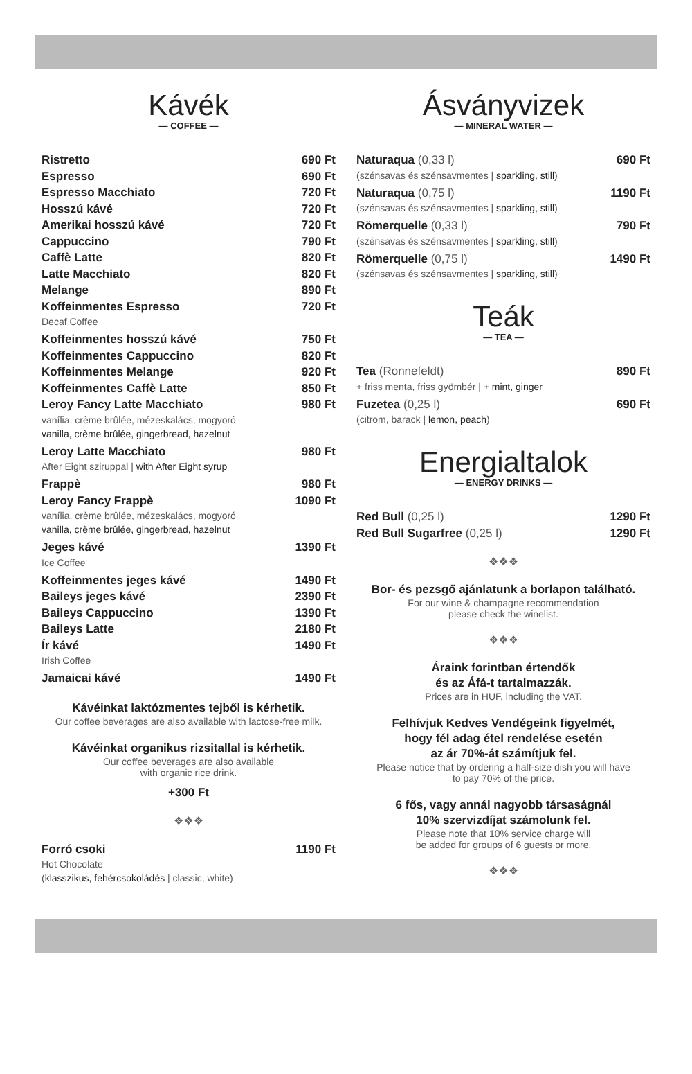Kávék
— COFFEE —
Ristretto 690 Ft
Espresso 690 Ft
Espresso Macchiato 720 Ft
Hosszú kávé 720 Ft
Amerikai hosszú kávé 720 Ft
Cappuccino 790 Ft
Caffè Latte 820 Ft
Latte Macchiato 820 Ft
Melange 890 Ft
Koffeinmentes Espresso 720 Ft
Decaf Coffee
Koffeinmentes hosszú kávé 750 Ft
Koffeinmentes Cappuccino 820 Ft
Koffeinmentes Melange 920 Ft
Koffeinmentes Caffè Latte 850 Ft
Leroy Fancy Latte Macchiato 980 Ft
vanília, crème brûlée, mézeskalács, mogyoró
vanilla, crème brûlée, gingerbread, hazelnut
Leroy Latte Macchiato 980 Ft
After Eight sziruppal | with After Eight syrup
Frappè 980 Ft
Leroy Fancy Frappè 1090 Ft
vanília, crème brûlée, mézeskalács, mogyoró
vanilla, crème brûlée, gingerbread, hazelnut
Jeges kávé 1390 Ft
Ice Coffee
Koffeinmentes jeges kávé 1490 Ft
Baileys jeges kávé 2390 Ft
Baileys Cappuccino 1390 Ft
Baileys Latte 2180 Ft
Ír kávé 1490 Ft
Irish Coffee
Jamaicai kávé 1490 Ft
Kávéinkat laktózmentes tejből is kérhetik.
Our coffee beverages are also available with lactose-free milk.
Kávéinkat organikus rizsitallal is kérhetik.
Our coffee beverages are also available
with organic rice drink.
+300 Ft
❖❖❖
Forró csoki 1190 Ft
Hot Chocolate
(klasszikus, fehércsokoládés | classic, white)
Ásványvizek
— MINERAL WATER —
Naturaqua (0,33 l) 690 Ft
(szénsavas és szénsavmentes | sparkling, still)
Naturaqua (0,75 l) 1190 Ft
(szénsavas és szénsavmentes | sparkling, still)
Römerquelle (0,33 l) 790 Ft
(szénsavas és szénsavmentes | sparkling, still)
Römerquelle (0,75 l) 1490 Ft
(szénsavas és szénsavmentes | sparkling, still)
Teák
— TEA —
Tea (Ronnefeldt) 890 Ft
+ friss menta, friss gyömbér | + mint, ginger
Fuzetea (0,25 l) 690 Ft
(citrom, barack | lemon, peach)
Energialtalok
— ENERGY DRINKS —
Red Bull (0,25 l) 1290 Ft
Red Bull Sugarfree (0,25 l) 1290 Ft
❖❖❖
Bor- és pezsgő ajánlatunk a borlapon található.
For our wine & champagne recommendation
please check the winelist.
❖❖❖
Áraink forintban értendők
és az Áfá-t tartalmazzák.
Prices are in HUF, including the VAT.
Felhívjuk Kedves Vendégeink figyelmét,
hogy fél adag étel rendelése esetén
az ár 70%-át számítjuk fel.
Please notice that by ordering a half-size dish you will have
to pay 70% of the price.
6 fős, vagy annál nagyobb társaságnál
10% szervizdíjat számolunk fel.
Please note that 10% service charge will
be added for groups of 6 guests or more.
❖❖❖